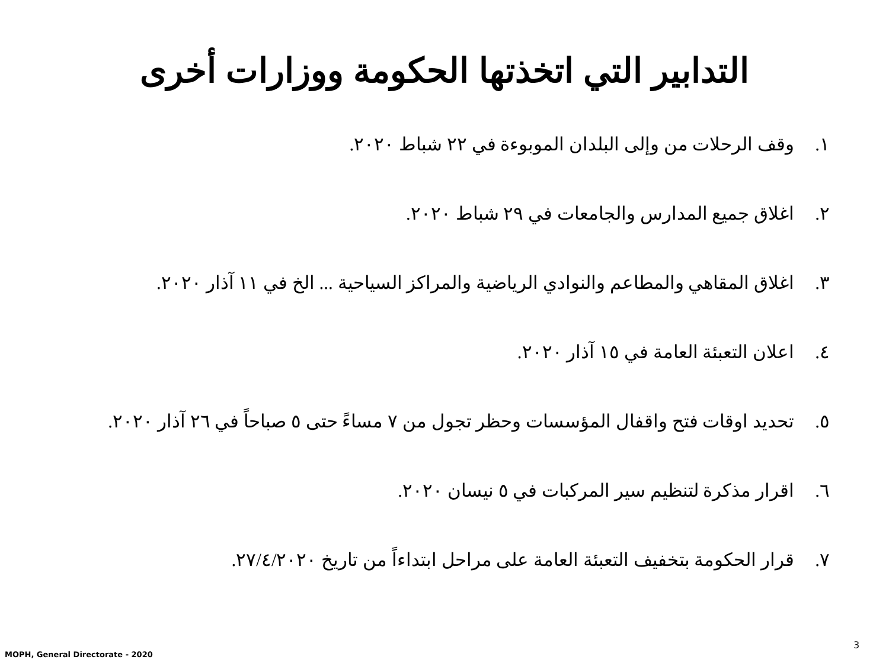التدابير التي اتخذتها الحكومة ووزارات أخرى
١. وقف الرحلات من وإلى البلدان الموبوءة في ٢٢ شباط ٢٠٢٠.
٢. اغلاق جميع المدارس والجامعات في ٢٩ شباط ٢٠٢٠.
٣. اغلاق المقاهي والمطاعم والنوادي الرياضية والمراكز السياحية ... الخ في ١١ آذار ٢٠٢٠.
٤. اعلان التعبئة العامة في ١٥ آذار ٢٠٢٠.
٥. تحديد اوقات فتح واقفال المؤسسات وحظر تجول من ٧ مساءً حتى ٥ صباحاً في ٢٦ آذار ٢٠٢٠.
٦. اقرار مذكرة لتنظيم سير المركبات في ٥ نيسان ٢٠٢٠.
٧. قرار الحكومة بتخفيف التعبئة العامة على مراحل ابتداءاً من تاريخ ٢٧/٤/٢٠٢٠.
3
MOPH, General Directorate - 2020